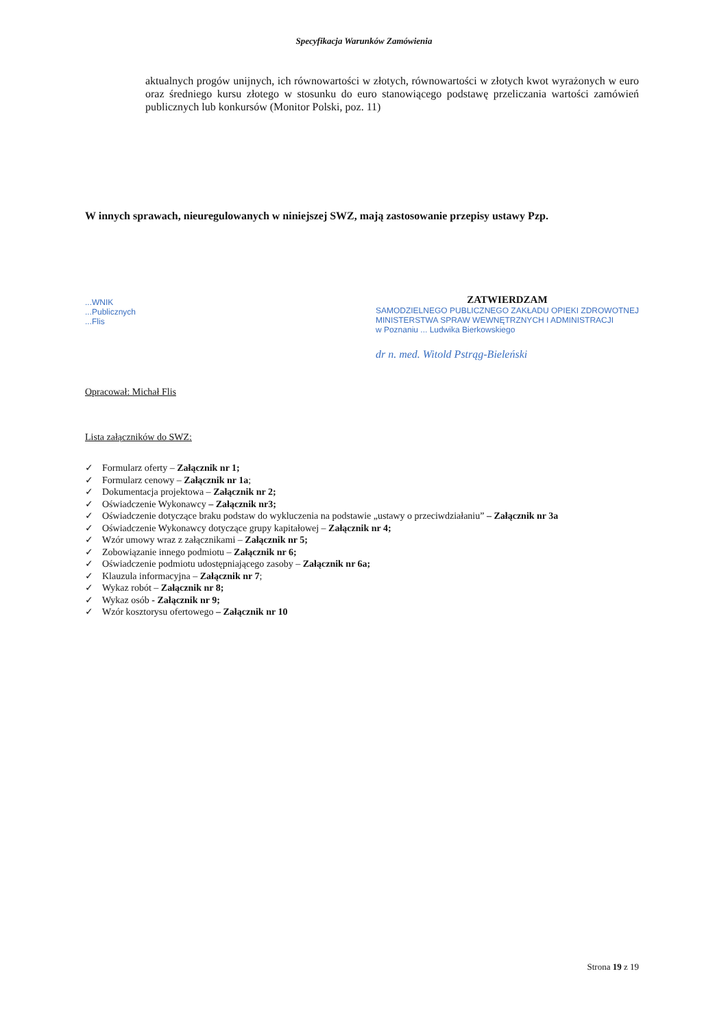Specyfikacja Warunków Zamówienia
aktualnych progów unijnych, ich równowartości w złotych, równowartości w złotych kwot wyrażonych w euro oraz średniego kursu złotego w stosunku do euro stanowiącego podstawę przeliczania wartości zamówień publicznych lub konkursów (Monitor Polski, poz. 11)
W innych sprawach, nieuregulowanych w niniejszej SWZ, mają zastosowanie przepisy ustawy Pzp.
...WNIK
...Publicznych
...Flis
ZATWIERDZAM
SAMODZIELNEGO PUBLICZNEGO ZAKŁADU OPIEKI ZDROWOTNEJ
MINISTERSTWA SPRAW WEWNĘTRZNYCH I ADMINISTRACJI
w Poznaniu ... Ludwika Bierkowskiego
dr n. med. Witold Pstrąg-Bieleński
Opracował: Michał Flis
Lista załączników do SWZ:
✓ Formularz oferty – Załącznik nr 1;
✓ Formularz cenowy – Załącznik nr 1a;
✓ Dokumentacja projektowa – Załącznik nr 2;
✓ Oświadczenie Wykonawcy – Załącznik nr3;
✓ Oświadczenie dotyczące braku podstaw do wykluczenia na podstawie „ustawy o przeciwdziałaniu” – Załącznik nr 3a
✓ Oświadczenie Wykonawcy dotyczące grupy kapitałowej – Załącznik nr 4;
✓ Wzór umowy wraz z załącznikami – Załącznik nr 5;
✓ Zobowiązanie innego podmiotu – Załącznik nr 6;
✓ Oświadczenie podmiotu udostępniającego zasoby – Załącznik nr 6a;
✓ Klauzula informacyjna – Załącznik nr 7;
✓ Wykaz robót – Załącznik nr 8;
✓ Wykaz osób - Załącznik nr 9;
✓ Wzór kosztorysu ofertowego – Załącznik nr 10
Strona 19 z 19